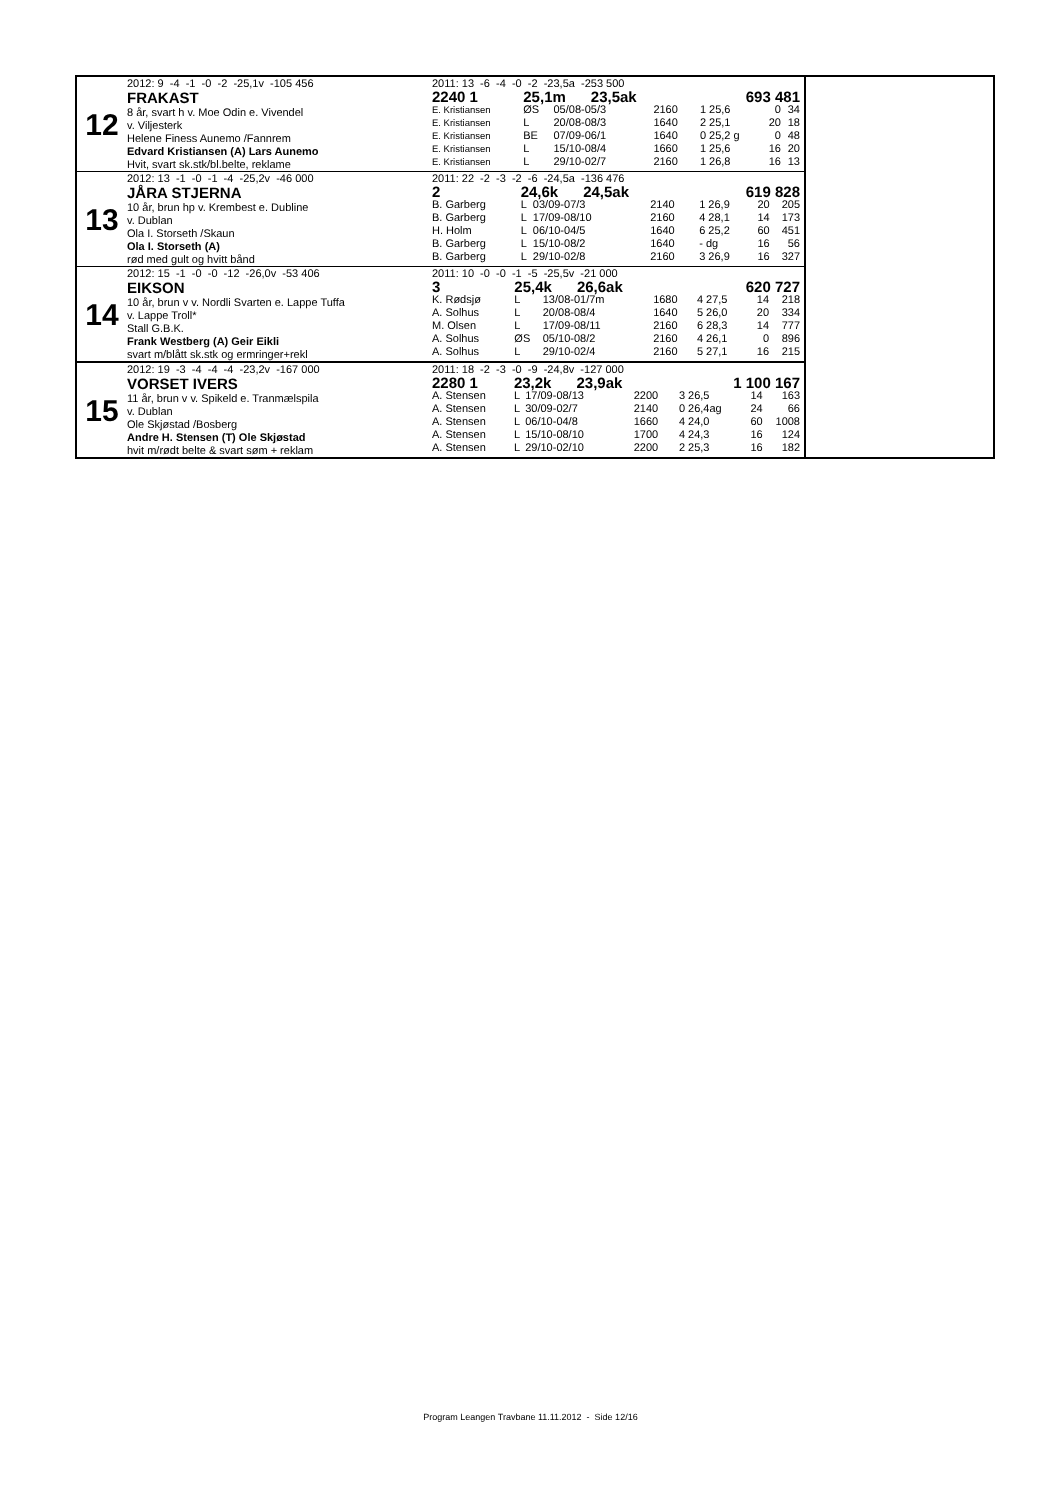12
2012: 9 -4 -1 -0 -2 -25,1v -105 456
FRAKAST
8 år, svart h v. Moe Odin e. Vivendel
v. Viljesterk
Helene Finess Aunemo /Fannrem
Edvard Kristiansen (A) Lars Aunemo
Hvit, svart sk.stk/bl.belte, reklame
2011: 13 -6 -4 -0 -2 -23,5a -253 500
| 2240 1 | 25,1m 23,5ak | | | 693 481 | | |
| E. Kristiansen | ØS | 05/08-05/3 | 2160 | 1 25,6 | 0 | 34 |
| E. Kristiansen | L | 20/08-08/3 | 1640 | 2 25,1 | 20 | 18 |
| E. Kristiansen | BE | 07/09-06/1 | 1640 | 0 25,2 g | 0 | 48 |
| E. Kristiansen | L | 15/10-08/4 | 1660 | 1 25,6 | 16 | 20 |
| E. Kristiansen | L | 29/10-02/7 | 2160 | 1 26,8 | 16 | 13 |
13
2012: 13 -1 -0 -1 -4 -25,2v -46 000
JÅRA STJERNA
10 år, brun hp v. Krembest e. Dubline
v. Dublan
Ola I. Storseth /Skaun
Ola I. Storseth (A)
rød med gult og hvitt bånd
2011: 22 -2 -3 -2 -6 -24,5a -136 476
| 2 | 24,6k 24,5ak | | | 619 828 | | |
| B. Garberg | L | 03/09-07/3 | 2140 | 1 26,9 | 20 | 205 |
| B. Garberg | L | 17/09-08/10 | 2160 | 4 28,1 | 14 | 173 |
| H. Holm | L | 06/10-04/5 | 1640 | 6 25,2 | 60 | 451 |
| B. Garberg | L | 15/10-08/2 | 1640 | - dg | 16 | 56 |
| B. Garberg | L | 29/10-02/8 | 2160 | 3 26,9 | 16 | 327 |
14
2012: 15 -1 -0 -0 -12 -26,0v -53 406
EIKSON
10 år, brun v v. Nordli Svarten e. Lappe Tuffa
v. Lappe Troll*
Stall G.B.K.
Frank Westberg (A) Geir Eikli
svart m/blått sk.stk og ermringer+rekl
2011: 10 -0 -0 -1 -5 -25,5v -21 000
| 3 | 25,4k 26,6ak | | | 620 727 | | |
| K. Rødsjø | L | 13/08-01/7m | 1680 | 4 27,5 | 14 | 218 |
| A. Solhus | L | 20/08-08/4 | 1640 | 5 26,0 | 20 | 334 |
| M. Olsen | L | 17/09-08/11 | 2160 | 6 28,3 | 14 | 777 |
| A. Solhus | ØS | 05/10-08/2 | 2160 | 4 26,1 | 0 | 896 |
| A. Solhus | L | 29/10-02/4 | 2160 | 5 27,1 | 16 | 215 |
15
2012: 19 -3 -4 -4 -4 -23,2v -167 000
VORSET IVERS
11 år, brun v v. Spikeld e. Tranmælspila
v. Dublan
Ole Skjøstad /Bosberg
Andre H. Stensen (T) Ole Skjøstad
hvit m/rødt belte & svart søm + reklam
2011: 18 -2 -3 -0 -9 -24,8v -127 000
| 2280 1 | 23,2k 23,9ak | | | 1 100 167 | | |
| A. Stensen | L | 17/09-08/13 | 2200 | 3 26,5 | 14 | 163 |
| A. Stensen | L | 30/09-02/7 | 2140 | 0 26,4ag | 24 | 66 |
| A. Stensen | L | 06/10-04/8 | 1660 | 4 24,0 | 60 | 1008 |
| A. Stensen | L | 15/10-08/10 | 1700 | 4 24,3 | 16 | 124 |
| A. Stensen | L | 29/10-02/10 | 2200 | 2 25,3 | 16 | 182 |
Program Leangen Travbane 11.11.2012 - Side 12/16